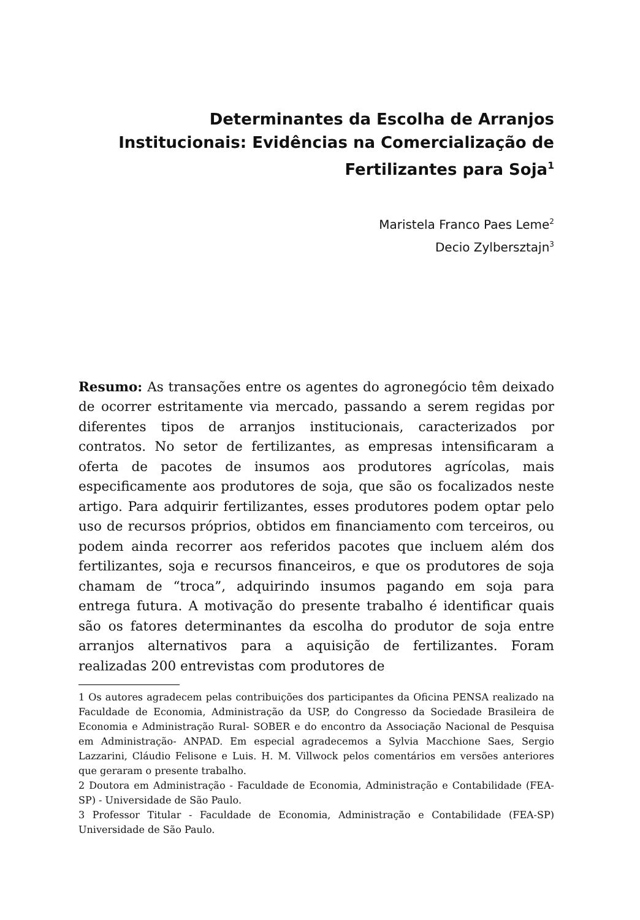Determinantes da Escolha de Arranjos Institucionais: Evidências na Comercialização de Fertilizantes para Soja<sup>1</sup>
Maristela Franco Paes Leme<sup>2</sup>
Decio Zylbersztajn<sup>3</sup>
Resumo: As transações entre os agentes do agronegócio têm deixado de ocorrer estritamente via mercado, passando a serem regidas por diferentes tipos de arranjos institucionais, caracterizados por contratos. No setor de fertilizantes, as empresas intensificaram a oferta de pacotes de insumos aos produtores agrícolas, mais especificamente aos produtores de soja, que são os focalizados neste artigo. Para adquirir fertilizantes, esses produtores podem optar pelo uso de recursos próprios, obtidos em financiamento com terceiros, ou podem ainda recorrer aos referidos pacotes que incluem além dos fertilizantes, soja e recursos financeiros, e que os produtores de soja chamam de “troca”, adquirindo insumos pagando em soja para entrega futura. A motivação do presente trabalho é identificar quais são os fatores determinantes da escolha do produtor de soja entre arranjos alternativos para a aquisição de fertilizantes. Foram realizadas 200 entrevistas com produtores de
1 Os autores agradecem pelas contribuições dos participantes da Oficina PENSA realizado na Faculdade de Economia, Administração da USP, do Congresso da Sociedade Brasileira de Economia e Administração Rural- SOBER e do encontro da Associação Nacional de Pesquisa em Administração- ANPAD. Em especial agradecemos a Sylvia Macchione Saes, Sergio Lazzarini, Cláudio Felisone e Luis. H. M. Villwock pelos comentários em versões anteriores que geraram o presente trabalho.
2 Doutora em Administração - Faculdade de Economia, Administração e Contabilidade (FEA-SP) - Universidade de São Paulo.
3 Professor Titular - Faculdade de Economia, Administração e Contabilidade (FEA-SP) Universidade de São Paulo.